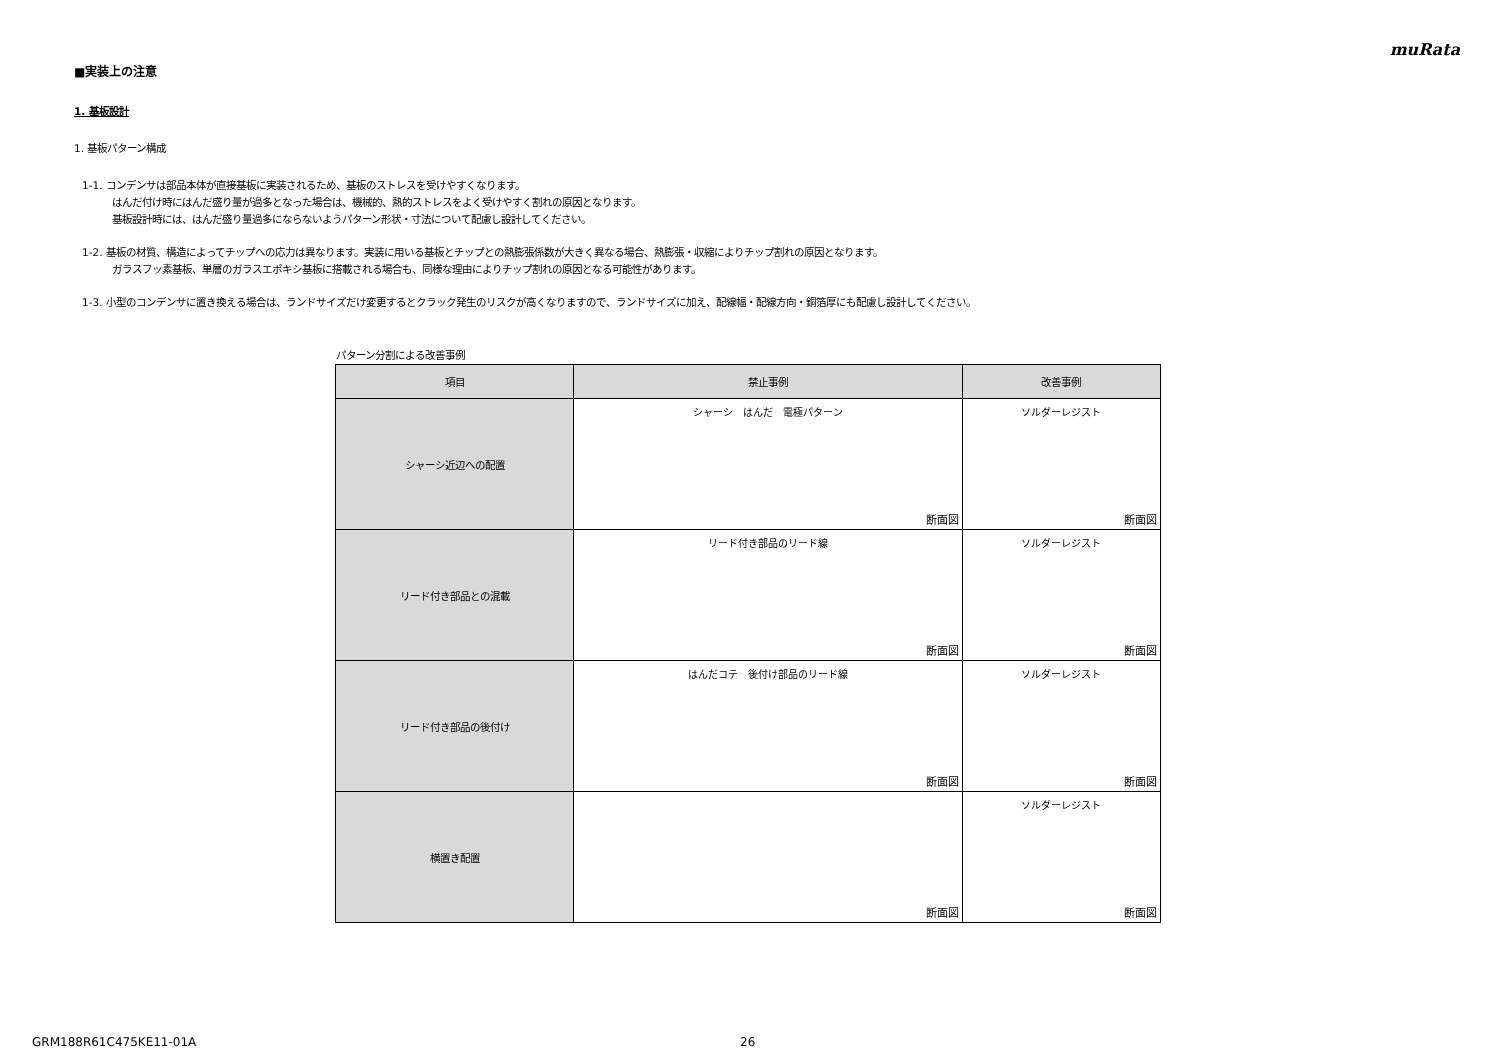muRata
■実装上の注意
1. 基板設計
1. 基板パターン構成
1-1. コンデンサは部品本体が直接基板に実装されるため、基板のストレスを受けやすくなります。
はんだ付け時にはんだ盛り量が過多となった場合は、機械的、熱的ストレスをよく受けやすく割れの原因となります。
基板設計時には、はんだ盛り量過多にならないようパターン形状・寸法について配慮し設計してください。
1-2. 基板の材質、構造によってチップへの応力は異なります。実装に用いる基板とチップとの熱膨張係数が大きく異なる場合、熱膨張・収縮によりチップ割れの原因となります。
ガラスフッ素基板、単層のガラスエポキシ基板に搭載される場合も、同様な理由によりチップ割れの原因となる可能性があります。
1-3. 小型のコンデンサに置き換える場合は、ランドサイズだけ変更するとクラック発生のリスクが高くなりますので、ランドサイズに加え、配線幅・配線方向・銅箔厚にも配慮し設計してください。
パターン分割による改善事例
| 項目 | 禁止事例 | 改善事例 |
| --- | --- | --- |
| シャーシ近辺への配置 | シャーシ はんだ 電極パターン 断面図 | ソルダーレジスト 断面図 |
| リード付き部品との混載 | リード付き部品のリード線 断面図 | ソルダーレジスト 断面図 |
| リード付き部品の後付け | はんだコテ 後付け部品のリード線 断面図 | ソルダーレジスト 断面図 |
| 横置き配置 | 断面図 | ソルダーレジスト 断面図 |
GRM188R61C475KE11-01A 26